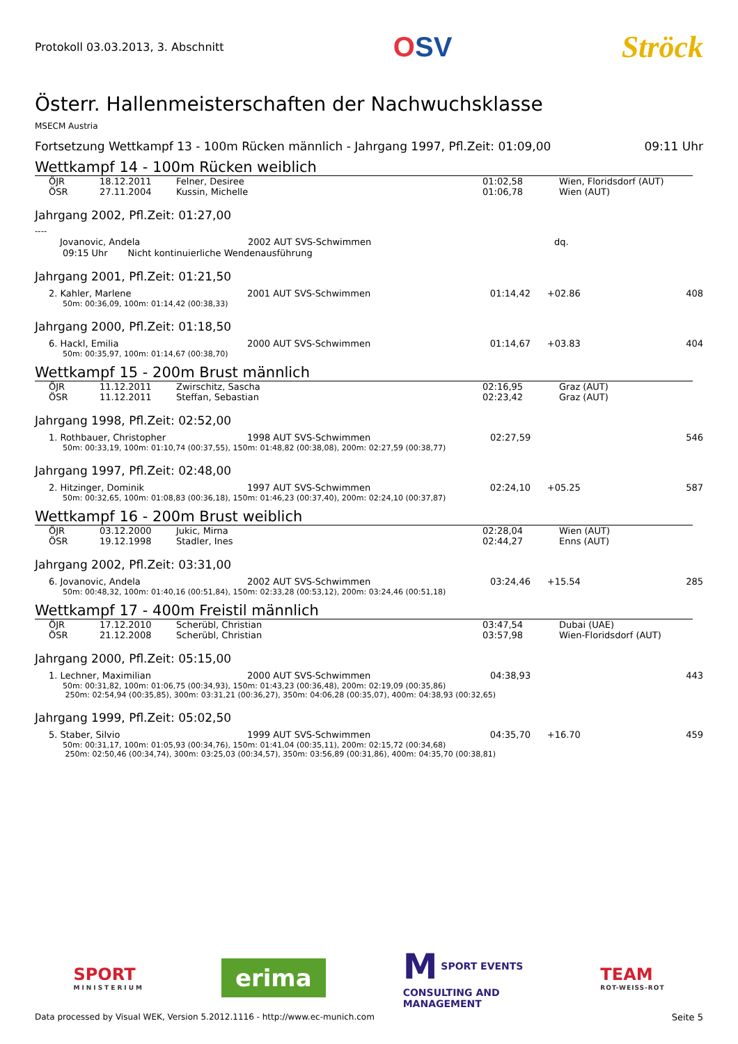Protokoll 03.03.2013, 3. Abschnitt
OSV Ströck
Österr. Hallenmeisterschaften der Nachwuchsklasse
MSECM Austria
Fortsetzung Wettkampf 13 - 100m Rücken männlich - Jahrgang 1997, Pfl.Zeit: 01:09,00 09:11 Uhr
Wettkampf 14 - 100m Rücken weiblich
| | ÖJR | 18.12.2011 | Felner, Desiree | 01:02,58 | Wien, Floridsdorf (AUT) |
| | ÖSR | 27.11.2004 | Kussin, Michelle | 01:06,78 | Wien (AUT) |
Jahrgang 2002, Pfl.Zeit: 01:27,00
----
| | Jovanovic, Andela | 2002 AUT SVS-Schwimmen | dq. |
09:15 Uhr Nicht kontinuierliche Wendenausführung
Jahrgang 2001, Pfl.Zeit: 01:21,50
| | 2. Kahler, Marlene | 2001 AUT SVS-Schwimmen | 01:14,42 | +02.86 | 408 |
50m: 00:36,09, 100m: 01:14,42 (00:38,33)
Jahrgang 2000, Pfl.Zeit: 01:18,50
| | 6. Hackl, Emilia | 2000 AUT SVS-Schwimmen | 01:14,67 | +03.83 | 404 |
50m: 00:35,97, 100m: 01:14,67 (00:38,70)
Wettkampf 15 - 200m Brust männlich
| | ÖJR | 11.12.2011 | Zwirschitz, Sascha | 02:16,95 | Graz (AUT) |
| | ÖSR | 11.12.2011 | Steffan, Sebastian | 02:23,42 | Graz (AUT) |
Jahrgang 1998, Pfl.Zeit: 02:52,00
| | 1. Rothbauer, Christopher | 1998 AUT SVS-Schwimmen | 02:27,59 | | 546 |
50m: 00:33,19, 100m: 01:10,74 (00:37,55), 150m: 01:48,82 (00:38,08), 200m: 02:27,59 (00:38,77)
Jahrgang 1997, Pfl.Zeit: 02:48,00
| | 2. Hitzinger, Dominik | 1997 AUT SVS-Schwimmen | 02:24,10 | +05.25 | 587 |
50m: 00:32,65, 100m: 01:08,83 (00:36,18), 150m: 01:46,23 (00:37,40), 200m: 02:24,10 (00:37,87)
Wettkampf 16 - 200m Brust weiblich
| | ÖJR | 03.12.2000 | Jukic, Mirna | 02:28,04 | Wien (AUT) |
| | ÖSR | 19.12.1998 | Stadler, Ines | 02:44,27 | Enns (AUT) |
Jahrgang 2002, Pfl.Zeit: 03:31,00
| | 6. Jovanovic, Andela | 2002 AUT SVS-Schwimmen | 03:24,46 | +15.54 | 285 |
50m: 00:48,32, 100m: 01:40,16 (00:51,84), 150m: 02:33,28 (00:53,12), 200m: 03:24,46 (00:51,18)
Wettkampf 17 - 400m Freistil männlich
| | ÖJR | 17.12.2010 | Scherübl, Christian | 03:47,54 | Dubai (UAE) |
| | ÖSR | 21.12.2008 | Scherübl, Christian | 03:57,98 | Wien-Floridsdorf (AUT) |
Jahrgang 2000, Pfl.Zeit: 05:15,00
| | 1. Lechner, Maximilian | 2000 AUT SVS-Schwimmen | 04:38,93 | | 443 |
50m: 00:31,82, 100m: 01:06,75 (00:34,93), 150m: 01:43,23 (00:36,48), 200m: 02:19,09 (00:35,86)
250m: 02:54,94 (00:35,85), 300m: 03:31,21 (00:36,27), 350m: 04:06,28 (00:35,07), 400m: 04:38,93 (00:32,65)
Jahrgang 1999, Pfl.Zeit: 05:02,50
| | 5. Staber, Silvio | 1999 AUT SVS-Schwimmen | 04:35,70 | +16.70 | 459 |
50m: 00:31,17, 100m: 01:05,93 (00:34,76), 150m: 01:41,04 (00:35,11), 200m: 02:15,72 (00:34,68)
250m: 02:50,46 (00:34,74), 300m: 03:25,03 (00:34,57), 350m: 03:56,89 (00:31,86), 400m: 04:35,70 (00:38,81)
SPORT
MINISTERIUM
erima
M SPORT EVENTS
CONSULTING AND
MANAGEMENT
TEAM
ROT-WEISS-ROT
Data processed by Visual WEK, Version 5.2012.1116 - http://www.ec-munich.com Seite 5